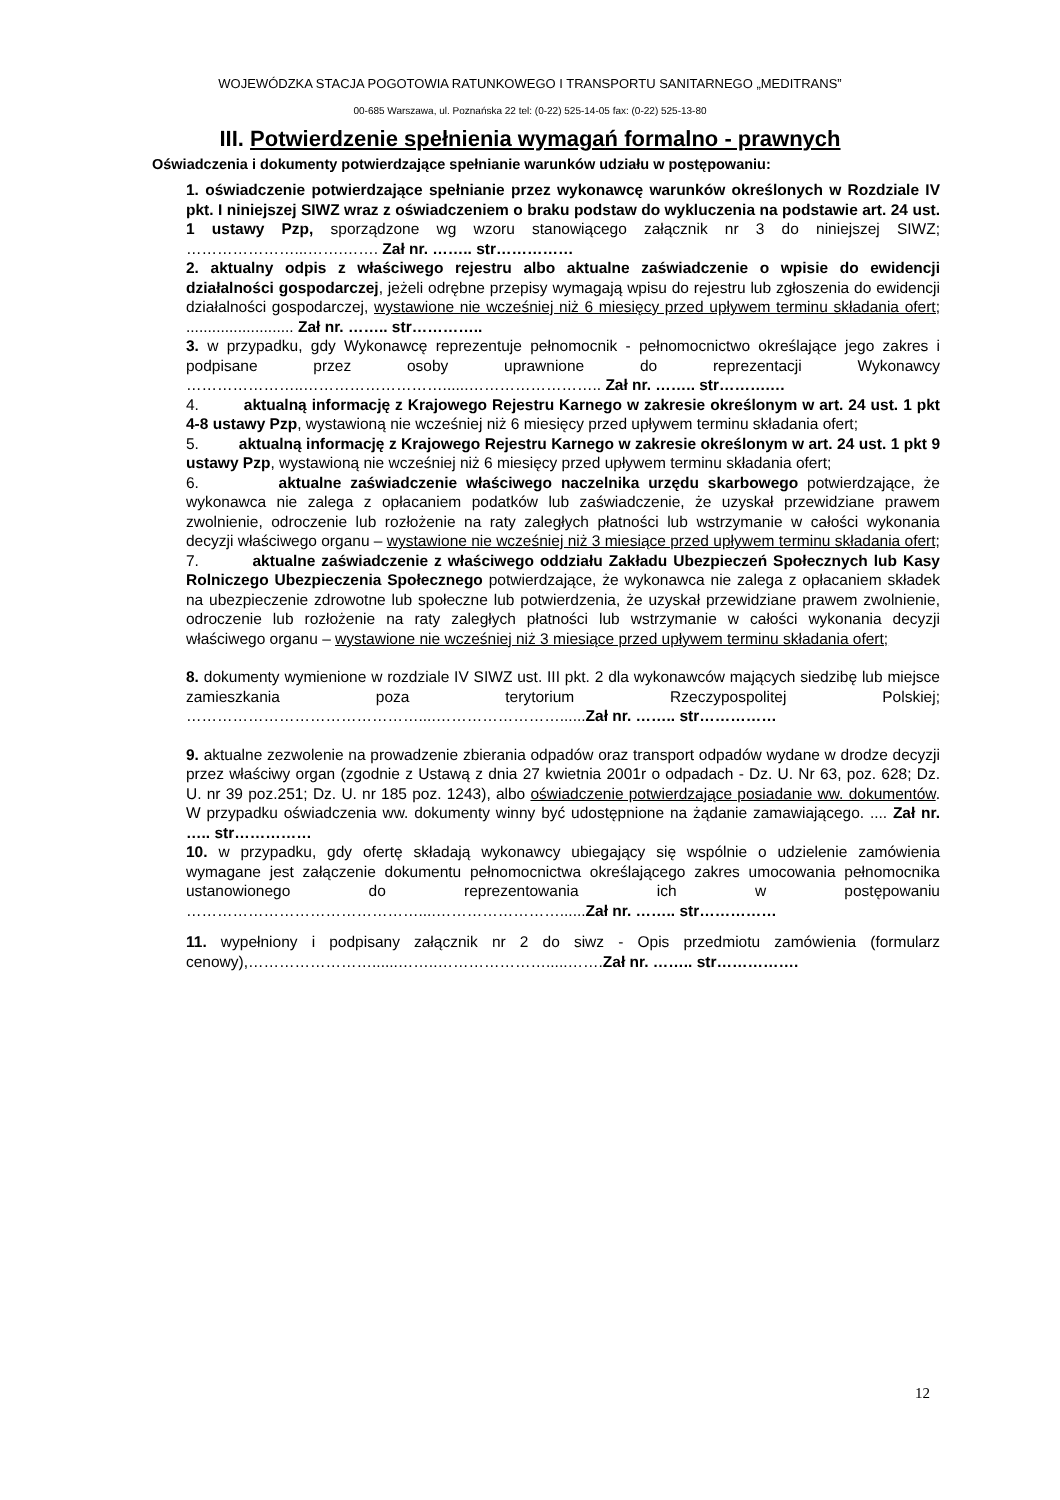WOJEWÓDZKA STACJA POGOTOWIA RATUNKOWEGO I TRANSPORTU SANITARNEGO „MEDITRANS”
00-685 Warszawa, ul. Poznańska 22 tel: (0-22) 525-14-05 fax: (0-22) 525-13-80
III. Potwierdzenie spełnienia wymagań formalno - prawnych
Oświadczenia i dokumenty potwierdzające spełnianie warunków udziału w postępowaniu:
1. oświadczenie potwierdzające spełnianie przez wykonawcę warunków określonych w Rozdziale IV pkt. I niniejszej SIWZ wraz z oświadczeniem o braku podstaw do wykluczenia na podstawie art. 24 ust. 1 ustawy Pzp, sporządzone wg wzoru stanowiącego załącznik nr 3 do niniejszej SIWZ; …………………...…….……. Zał nr. …….. str……………
2. aktualny odpis z właściwego rejestru albo aktualne zaświadczenie o wpisie do ewidencji działalności gospodarczej, jeżeli odrębne przepisy wymagają wpisu do rejestru lub zgłoszenia do ewidencji działalności gospodarczej, wystawione nie wcześniej niż 6 miesięcy przed upływem terminu składania ofert; ......................... Zał nr. …….. str…………..
3. w przypadku, gdy Wykonawcę reprezentuje pełnomocnik - pełnomocnictwo określające jego zakres i podpisane przez osoby uprawnione do reprezentacji Wykonawcy …………………..………………………......…………………….. Zał nr. …….. str……….…
4. aktualną informację z Krajowego Rejestru Karnego w zakresie określonym w art. 24 ust. 1 pkt 4-8 ustawy Pzp, wystawioną nie wcześniej niż 6 miesięcy przed upływem terminu składania ofert;
5. aktualną informację z Krajowego Rejestru Karnego w zakresie określonym w art. 24 ust. 1 pkt 9 ustawy Pzp, wystawioną nie wcześniej niż 6 miesięcy przed upływem terminu składania ofert;
6. aktualne zaświadczenie właściwego naczelnika urzędu skarbowego potwierdzające, że wykonawca nie zalega z opłacaniem podatków lub zaświadczenie, że uzyskał przewidziane prawem zwolnienie, odroczenie lub rozłożenie na raty zaległych płatności lub wstrzymanie w całości wykonania decyzji właściwego organu – wystawione nie wcześniej niż 3 miesiące przed upływem terminu składania ofert;
7. aktualne zaświadczenie z właściwego oddziału Zakładu Ubezpieczeń Społecznych lub Kasy Rolniczego Ubezpieczenia Społecznego potwierdzające, że wykonawca nie zalega z opłacaniem składek na ubezpieczenie zdrowotne lub społeczne lub potwierdzenia, że uzyskał przewidziane prawem zwolnienie, odroczenie lub rozłożenie na raty zaległych płatności lub wstrzymanie w całości wykonania decyzji właściwego organu – wystawione nie wcześniej niż 3 miesiące przed upływem terminu składania ofert;
8. dokumenty wymienione w rozdziale IV SIWZ ust. III pkt. 2 dla wykonawców mających siedzibę lub miejsce zamieszkania poza terytorium Rzeczypospolitej Polskiej; ………………………………………....……………………......Zał nr. …….. str……………
9. aktualne zezwolenie na prowadzenie zbierania odpadów oraz transport odpadów wydane w drodze decyzji przez właściwy organ (zgodnie z Ustawą z dnia 27 kwietnia 2001r o odpadach - Dz. U. Nr 63, poz. 628; Dz. U. nr 39 poz.251; Dz. U. nr 185 poz. 1243), albo oświadczenie potwierdzające posiadanie ww. dokumentów. W przypadku oświadczenia ww. dokumenty winny być udostępnione na żądanie zamawiającego. .... Zał nr. ….. str……………
10. w przypadku, gdy ofertę składają wykonawcy ubiegający się wspólnie o udzielenie zamówienia wymagane jest załączenie dokumentu pełnomocnictwa określającego zakres umocowania pełnomocnika ustanowionego do reprezentowania ich w postępowaniu ………………………………………....……………………......Zał nr. …….. str……………
11. wypełniony i podpisany załącznik nr 2 do siwz - Opis przedmiotu zamówienia (formularz cenowy),……………………......……..………………….....…….Zał nr. …….. str…………….
12